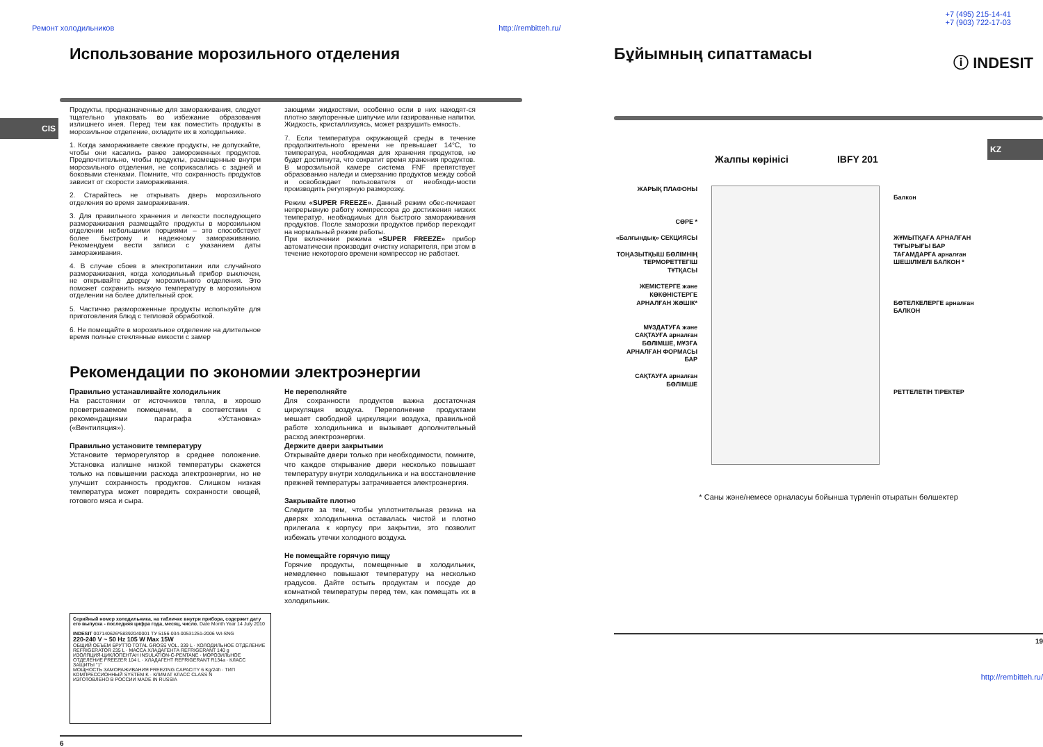Ремонт холодильников http://rembitteh.ru/ +7 (495) 215-14-41
+7 (903) 722-17-03
CIS
KZ
Использование морозильного отделения
Продукты, предназначенные для замораживания, следует тщательно упаковать во избежание образования излишнего инея. Перед тем как поместить продукты в морозильное отделение, охладите их в холодильнике.
1. Когда замораживаете свежие продукты, не допускайте, чтобы они касались ранее замороженных продуктов. Предпочтительно, чтобы продукты, размещенные внутри морозильного отделения, не соприкасались с задней и боковыми стенками. Помните, что сохранность продуктов зависит от скорости замораживания.
2. Старайтесь не открывать дверь морозильного отделения во время замораживания.
3. Для правильного хранения и легкости последующего размораживания размещайте продукты в морозильном отделении небольшими порциями – это способствует более быстрому и надежному замораживанию. Рекомендуем вести записи с указанием даты замораживания.
4. В случае сбоев в электропитании или случайного размораживания, когда холодильный прибор выключен, не открывайте дверцу морозильного отделения. Это поможет сохранить низкую температуру в морозильном отделении на более длительный срок.
5. Частично размороженные продукты используйте для приготовления блюд с тепловой обработкой.
6. Не помещайте в морозильное отделение на длительное время полные стеклянные емкости с замер
зающими жидкостями, особенно если в них находят-ся плотно закупоренные шипучие или газированные напитки. Жидкость, кристаллизуясь, может разрушить емкость.
7. Если температура окружающей среды в течение продолжительного времени не превышает 14°C, то температура, необходимая для хранения продуктов, не будет достигнута, что сократит время хранения продуктов.
В морозильной камере система FNF препятствует образованию наледи и смерзанию продуктов между собой и освобождает пользователя от необходи-мости производить регулярную разморозку.
Режим «SUPER FREEZE». Данный режим обес-печивает непрерывную работу компрессора до достижения низких температур, необходимых для быстрого замораживания продуктов. После заморозки продуктов прибор переходит на нормальный режим работы.
При включении режима «SUPER FREEZE» прибор автоматически производит очистку испарителя, при этом в течение некоторого времени компрессор не работает.
Рекомендации по экономии электроэнергии
Правильно устанавливайте холодильник
На расстоянии от источников тепла, в хорошо проветриваемом помещении, в соответствии с рекомендациями параграфа «Установка» («Вентиляция»).
Правильно установите температуру
Установите терморегулятор в среднее положение. Установка излишне низкой температуры скажется только на повышении расхода электроэнергии, но не улучшит сохранность продуктов. Слишком низкая температура может повредить сохранности овощей, готового мяса и сыра.
Не переполняйте
Для сохранности продуктов важна достаточная циркуляция воздуха. Переполнение продуктами мешает свободной циркуляции воздуха, правильной работе холодильника и вызывает дополнительный расход электроэнергии.
Держите двери закрытыми
Открывайте двери только при необходимости, помните, что каждое открывание двери несколько повышает температуру внутри холодильника и на восстановление прежней температуры затрачивается электроэнергия.
Закрывайте плотно
Следите за тем, чтобы уплотнительная резина на дверях холодильника оставалась чистой и плотно прилегала к корпусу при закрытии, это позволит избежать утечки холодного воздуха.
Не помещайте горячую пищу
Горячие продукты, помещенные в холодильник, немедленно повышают температуру на несколько градусов. Дайте остыть продуктам и посуде до комнатной температуры перед тем, как помещать их в холодильник.
Серийный номер холодильника, на табличке внутри прибора, содержит дату его выпуска - последняя цифра года, месяц, число. Date Month Year 14 July 2010
INDESIT 007140626*58392040001 ТУ 5156-034-00531251-2006 WI-SNG
220-240 V ~ 50 Hz 105 W Max 15W
ОБЩИЙ ОБЪЕМ БРУТТО TOTAL GROSS VOL. 339 L · ХОЛОДИЛЬНОЕ ОТДЕЛЕНИЕ REFRIGERATOR 235 L · МАССА ХЛАДАГЕНТА REFRIGERANT 140 g
ИЗОЛЯЦИЯ-ЦИКЛОПЕНТАН INSULATION-C-PENTANE · МОРОЗИЛЬНОЕ ОТДЕЛЕНИЕ FREEZER 104 L · ХЛАДАГЕНТ REFRIGERANT R134a · КЛАСС ЗАЩИТЫ "1"
МОЩНОСТЬ ЗАМОРАЖИВАНИЯ FREEZING CAPACITY 6 Kg/24h · ТИП КОМПРЕССИОННЫЙ SYSTEM K · КЛИМАТ КЛАСС CLASS N
ИЗГОТОВЛЕНО В РОССИИ MADE IN RUSSIA
6
Бұйымның сипаттамасы
ⓘ INDESIT
Жалпы көрінісі IBFY 201
ЖАРЫҚ ПЛАФОНЫ
СӨРЕ *
«Балғындық» СЕКЦИЯСЫ
ТОҢАЗЫТҚЫШ БӨЛІМНІҢ ТЕРМОРЕТТЕГІШ ТҰТҚАСЫ
ЖЕМІСТЕРГЕ және КӨКӨНІСТЕРГЕ АРНАЛҒАН ЖӘШІК*
МҰЗДАТУҒА және САҚТАУҒА арналған БӨЛІМШЕ, МҰЗҒА АРНАЛҒАН ФОРМАСЫ БАР
САҚТАУҒА арналған БӨЛІМШЕ
Балкон
ЖҰМЫТҚАҒА АРНАЛҒАН ТҰҒЫРЫҒЫ БАР ТАҒАМДАРҒА арналған ШЕШІЛМЕЛІ БАЛКОН *
БӨТЕЛКЕЛЕРГЕ арналған БАЛКОН
РЕТТЕЛЕТІН ТІРЕКТЕР
* Саны және/немесе орналасуы бойынша түрленіп отыратын бөлшектер
19
http://rembitteh.ru/